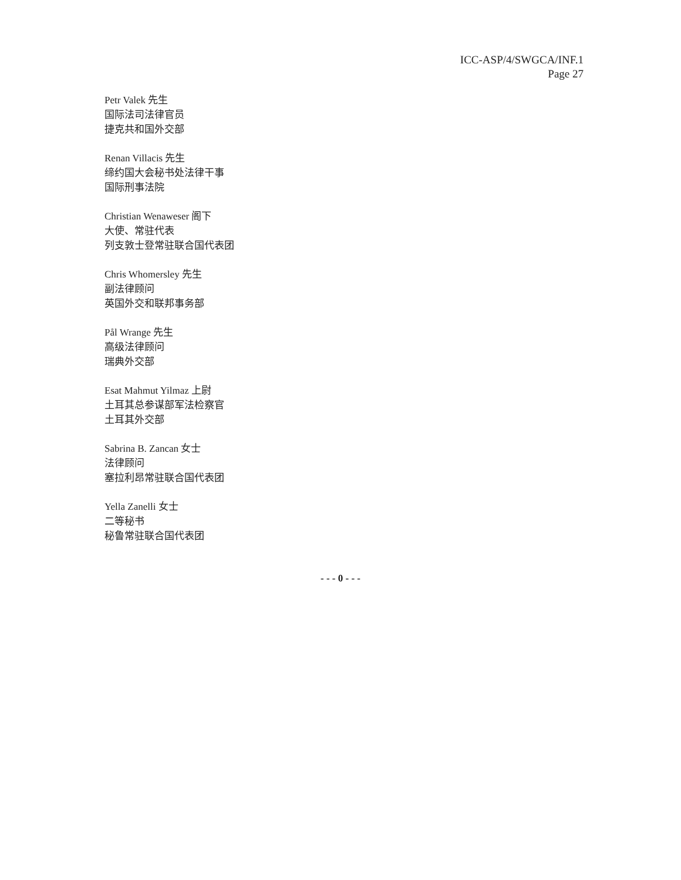ICC-ASP/4/SWGCA/INF.1
Page 27
Petr Valek 先生
国际法司法律官员
捷克共和国外交部
Renan Villacis 先生
缔约国大会秘书处法律干事
国际刑事法院
Christian Wenaweser 阁下
大使、常驻代表
列支敦士登常驻联合国代表团
Chris Whomersley 先生
副法律顾问
英国外交和联邦事务部
Pål Wrange 先生
高级法律顾问
瑞典外交部
Esat Mahmut Yilmaz 上尉
土耳其总参谋部军法检察官
土耳其外交部
Sabrina B. Zancan 女士
法律顾问
塞拉利昂常驻联合国代表团
Yella Zanelli 女士
二等秘书
秘鲁常驻联合国代表团
- - - 0 - - -